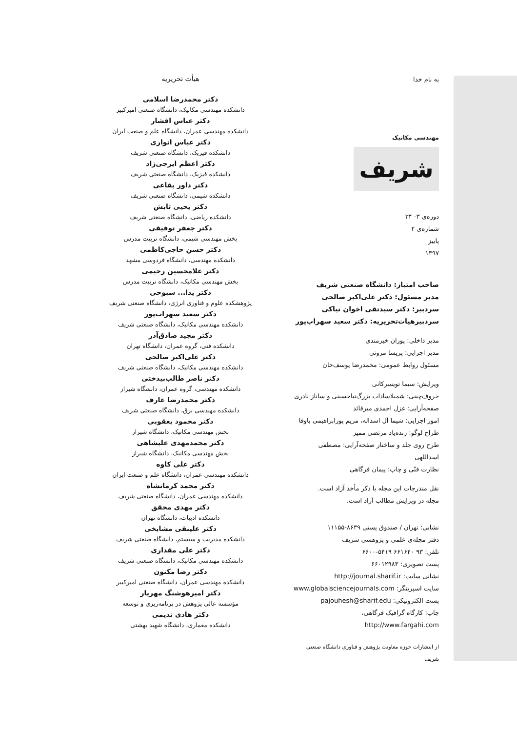به نام خدا
مهندسی مکانیک
شریف
دوره‌ی ۳- ۳۴
شماره‌ی ۲
پاییز
۱۳۹۷
صاحب امتیاز: دانشگاه صنعتی شریف
مدیر مسئول: دکتر علی‌اکبر صالحی
سردبیر: دکتر سیدتقی اخوان نیاکی
سردبیرهیات‌تحریریه: دکتر سعید سهراب‌پور
مدیر داخلی: پوران خیرمندی
مدیر اجرایی: پریسا مروتی
مسئول روابط عمومی: محمدرضا یوسف‌خان
ویرایش: سیما تویسرکانی
حروف‌چینی: شمیلاسادات بزرگ‌نیاحسینی و ساناز نادری
صفحه‌آرایی: غزل احمدی میرقائد
امور اجرایی: شیما آل اسداله، مریم پورابراهیمی باوفا
طراح لوگو: زنده‌یاد مرتضی ممیز
طرح روی جلد و ساختار صفحه‌آرایی: مصطفی اسداللهی
نظارت فنّی و چاپ: پیمان فرگاهی
نقل مندرجات این مجله با ذکر مأخذ آزاد است.
مجله در ویرایش مطالب آزاد است.
نشانی: تهران / صندوق پستی ۸۶۳۹-۱۱۱۵۵
دفتر مجله‌ی علمی و پژوهشی شریف
تلفن: ۹۳ ۶۶۱۶۴۰ ۵۴۱۹-۶۶۰۰
پست تصویری: ۶۶۰۱۲۹۸۳
نشانی سایت: http://journal.sharif.ir
سایت اسپرینگر: www.globalsciencejournals.com
پست الکترونیکی: pajouhesh@sharif.edu
چاپ: کارگاه گرافیک فرگاهی، http://www.fargahi.com
از انتشارات حوزه معاونت پژوهش و فناوری دانشگاه صنعتی شریف
هیأت تحریریه
دکتر محمدرضا اسلامی
دانشکده مهندسی مکانیک، دانشگاه صنعتی امیرکبیر
دکتر عباس افشار
دانشکده مهندسی عمران، دانشگاه علم و صنعت ایران
دکتر عباس انواری
دانشکده فیزیک، دانشگاه صنعتی شریف
دکتر اعظم ایرجی‌زاد
دانشکده فیزیک، دانشگاه صنعتی شریف
دکتر داور بقاعی
دانشکده شیمی، دانشگاه صنعتی شریف
دکتر یحیی تابش
دانشکده ریاضی، دانشگاه صنعتی شریف
دکتر جعفر توفیقی
بخش مهندسی شیمی، دانشگاه تربیت مدرس
دکتر حسن حاجی‌کاظمی
دانشکده مهندسی، دانشگاه فردوسی مشهد
دکتر غلامحسین رحیمی
بخش مهندسی مکانیک، دانشگاه تربیت مدرس
دکتر یدا... سبوحی
پژوهشکده علوم و فناوری انرژی، دانشگاه صنعتی شریف
دکتر سعید سهراب‌پور
دانشکده مهندسی مکانیک، دانشگاه صنعتی شریف
دکتر مجید صادق‌آذر
دانشکده فنی، گروه عمران، دانشگاه تهران
دکتر علی‌اکبر صالحی
دانشکده مهندسی مکانیک، دانشگاه صنعتی شریف
دکتر ناصر طالب‌بیدختی
دانشکده مهندسی، گروه عمران، دانشگاه شیراز
دکتر محمدرضا عارف
دانشکده مهندسی برق، دانشگاه صنعتی شریف
دکتر محمود یعقوبی
بخش مهندسی مکانیک، دانشگاه شیراز
دکتر محمدمهدی علیشاهی
بخش مهندسی مکانیک، دانشگاه شیراز
دکتر علی کاوه
دانشکده مهندسی عمران، دانشگاه علم و صنعت ایران
دکتر محمد کرمانشاه
دانشکده مهندسی عمران، دانشگاه صنعتی شریف
دکتر مهدی محقق
دانشکده ادبیات، دانشگاه تهران
دکتر علینقی مشایخی
دانشکده مدیریت و سیستم، دانشگاه صنعتی شریف
دکتر علی مقداری
دانشکده مهندسی مکانیک، دانشگاه صنعتی شریف
دکتر رضا مکنون
دانشکده مهندسی عمران، دانشگاه صنعتی امیرکبیر
دکتر امیرهوشنگ مهریار
مؤسسه عالی پژوهش در برنامه‌ریزی و توسعه
دکتر هادی ندیمی
دانشکده معماری، دانشگاه شهید بهشتی